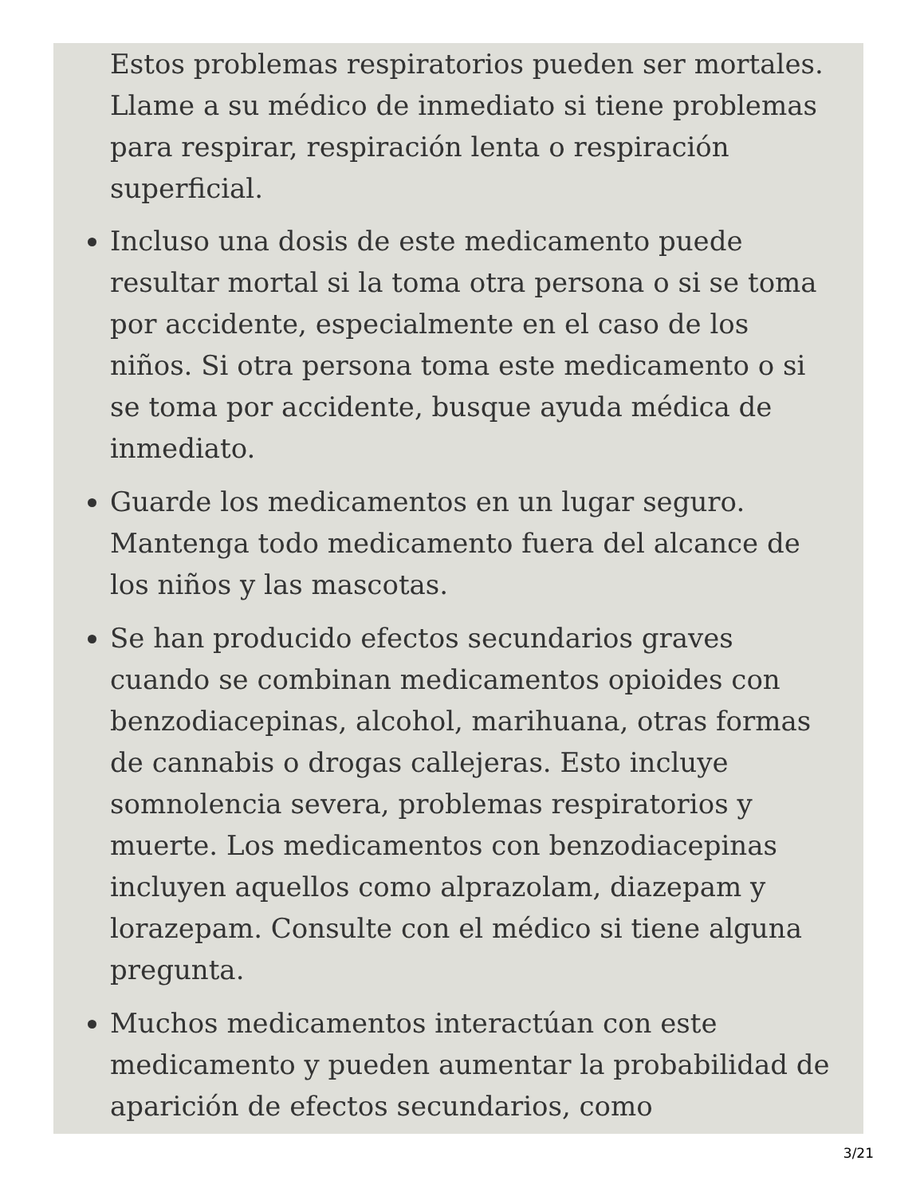Estos problemas respiratorios pueden ser mortales. Llame a su médico de inmediato si tiene problemas para respirar, respiración lenta o respiración superficial.
Incluso una dosis de este medicamento puede resultar mortal si la toma otra persona o si se toma por accidente, especialmente en el caso de los niños. Si otra persona toma este medicamento o si se toma por accidente, busque ayuda médica de inmediato.
Guarde los medicamentos en un lugar seguro. Mantenga todo medicamento fuera del alcance de los niños y las mascotas.
Se han producido efectos secundarios graves cuando se combinan medicamentos opioides con benzodiacepinas, alcohol, marihuana, otras formas de cannabis o drogas callejeras. Esto incluye somnolencia severa, problemas respiratorios y muerte. Los medicamentos con benzodiacepinas incluyen aquellos como alprazolam, diazepam y lorazepam. Consulte con el médico si tiene alguna pregunta.
Muchos medicamentos interactúan con este medicamento y pueden aumentar la probabilidad de aparición de efectos secundarios, como
3/21